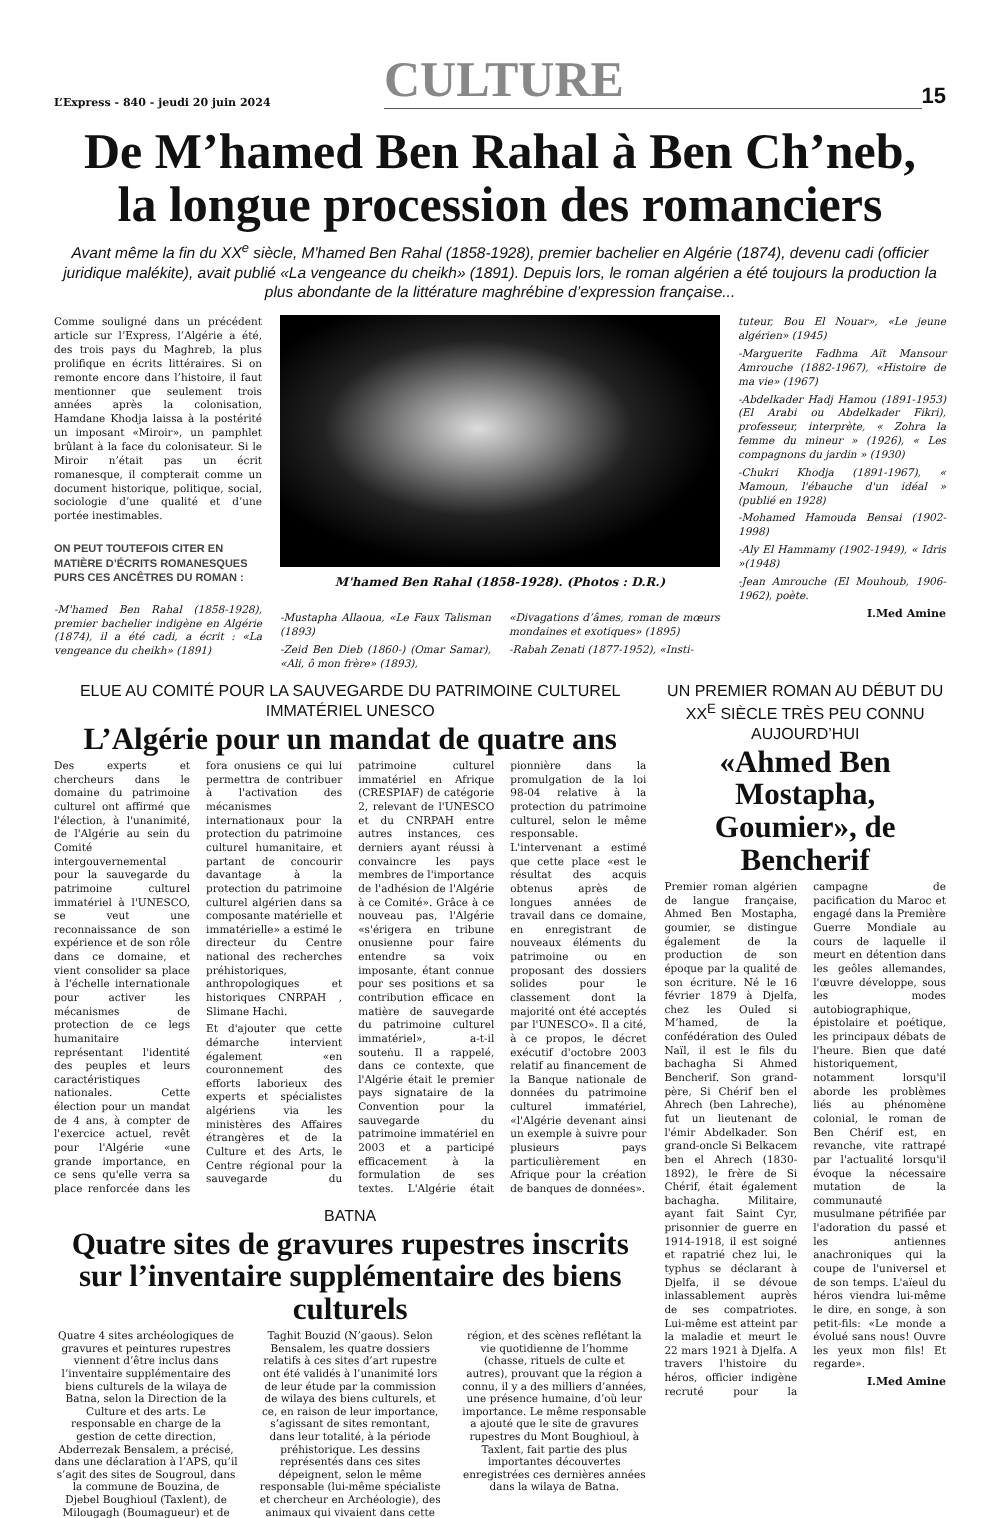L’Express - 840 - jeudi 20 juin 2024
CULTURE
15
De M’hamed Ben Rahal à Ben Ch’neb,
la longue procession des romanciers
Avant même la fin du XX<sup>e</sup> siècle, M'hamed Ben Rahal (1858-1928), premier bachelier en Algérie (1874), devenu cadi (officier juridique malékite), avait publié «La vengeance du cheikh» (1891). Depuis lors, le roman algérien a été toujours la production la plus abondante de la littérature maghrébine d’expression française...
Comme souligné dans un précédent article sur l’Express, l’Algérie a été, des trois pays du Maghreb, la plus prolifique en écrits littéraires. Si on remonte encore dans l’histoire, il faut mentionner que seulement trois années après la colonisation, Hamdane Khodja laissa à la postérité un imposant «Miroir», un pamphlet brûlant à la face du colonisateur. Si le Miroir n’était pas un écrit romanesque, il compterait comme un document historique, politique, social, sociologie d’une qualité et d’une portée inestimables.
ON PEUT TOUTEFOIS CITER EN MATIÈRE D’ÉCRITS ROMANESQUES PURS CES ANCÊTRES DU ROMAN :
-M'hamed Ben Rahal (1858-1928), premier bachelier indigène en Algérie (1874), il a été cadi, a écrit : «La vengeance du cheikh» (1891)
M'hamed Ben Rahal (1858-1928). (Photos : D.R.)
-Mustapha Allaoua, «Le Faux Talisman (1893)
-Zeid Ben Dieb (1860-) (Omar Samar), «Ali, ô mon frère» (1893),
«Divagations d’âmes, roman de mœurs mondaines et exotiques» (1895)
-Rabah Zenati (1877-1952), «Insti-
tuteur, Bou El Nouar», «Le jeune algérien» (1945)
-Marguerite Fadhma Aït Mansour Amrouche (1882-1967), «Histoire de ma vie» (1967)
-Abdelkader Hadj Hamou (1891-1953) (El Arabi ou Abdelkader Fikri), professeur, interprète, « Zohra la femme du mineur » (1926), « Les compagnons du jardin » (1930)
-Chukri Khodja (1891-1967), « Mamoun, l'ébauche d'un idéal » (publié en 1928)
-Mohamed Hamouda Bensai (1902-1998)
-Aly El Hammamy (1902-1949), « Idris »(1948)
-Jean Amrouche (El Mouhoub, 1906-1962), poète.
I.Med Amine
ELUE AU COMITÉ POUR LA SAUVEGARDE DU PATRIMOINE CULTUREL IMMATÉRIEL UNESCO
L’Algérie pour un mandat de quatre ans
Des experts et chercheurs dans le domaine du patrimoine culturel ont affirmé que l'élection, à l'unanimité, de l'Algérie au sein du Comité intergouvernemental pour la sauvegarde du patrimoine culturel immatériel à l'UNESCO, se veut une reconnaissance de son expérience et de son rôle dans ce domaine, et vient consolider sa place à l'échelle internationale pour activer les mécanismes de protection de ce legs humanitaire représentant l'identité des peuples et leurs caractéristiques nationales. Cette élection pour un mandat de 4 ans, à compter de l'exercice actuel, revêt pour l'Algérie «une grande importance, en ce sens qu'elle verra sa place renforcée dans les fora onusiens ce qui lui permettra de contribuer à l'activation des mécanismes internationaux pour la protection du patrimoine culturel humanitaire, et partant de concourir davantage à la protection du patrimoine culturel algérien dans sa composante matérielle et immatérielle» a estimé le directeur du Centre national des recherches préhistoriques, anthropologiques et historiques CNRPAH , Slimane Hachi.
Et d'ajouter que cette démarche intervient également «en couronnement des efforts laborieux des experts et spécialistes algériens via les ministères des Affaires étrangères et de la Culture et des Arts, le Centre régional pour la sauvegarde du patrimoine culturel immatériel en Afrique (CRESPIAF) de catégorie 2, relevant de l'UNESCO et du CNRPAH entre autres instances, ces derniers ayant réussi à convaincre les pays membres de l'importance de l'adhésion de l'Algérie à ce Comité». Grâce à ce nouveau pas, l'Algérie «s'érigera en tribune onusienne pour faire entendre sa voix imposante, étant connue pour ses positions et sa contribution efficace en matière de sauvegarde du patrimoine culturel immatériel», a-t-il souteṅu. Il a rappelé, dans ce contexte, que l'Algérie était le premier pays signataire de la Convention pour la sauvegarde du patrimoine immatériel en 2003 et a participé efficacement à la formulation de ses textes. L'Algérie était pionnière dans la promulgation de la loi 98-04 relative à la protection du patrimoine culturel, selon le même responsable. L'intervenant a estimé que cette place «est le résultat des acquis obtenus après de longues années de travail dans ce domaine, en enregistrant de nouveaux éléments du patrimoine ou en proposant des dossiers solides pour le classement dont la majorité ont été acceptés par l'UNESCO». Il a cité, à ce propos, le décret exécutif d'octobre 2003 relatif au financement de la Banque nationale de données du patrimoine culturel immatériel, «l'Algérie devenant ainsi un exemple à suivre pour plusieurs pays particulièrement en Afrique pour la création de banques de données».
BATNA
Quatre sites de gravures rupestres inscrits sur l’inventaire supplémentaire des biens culturels
Quatre 4 sites archéologiques de gravures et peintures rupestres viennent d’être inclus dans l’inventaire supplémentaire des biens culturels de la wilaya de Batna, selon la Direction de la Culture et des arts. Le responsable en charge de la gestion de cette direction, Abderrezak Bensalem, a précisé, dans une déclaration à l’APS, qu’il s’agit des sites de Sougroul, dans la commune de Bouzina, de Djebel Boughioul (Taxlent), de Milougagh (Boumagueur) et de Taghit Bouzid (N’gaous). Selon Bensalem, les quatre dossiers relatifs à ces sites d’art rupestre ont été validés à l’unanimité lors de leur étude par la commission de wilaya des biens culturels, et ce, en raison de leur importance, s’agissant de sites remontant, dans leur totalité, à la période préhistorique. Les dessins représentés dans ces sites dépeignent, selon le même responsable (lui-même spécialiste et chercheur en Archéologie), des animaux qui vivaient dans cette région, et des scènes reflétant la vie quotidienne de l’homme (chasse, rituels de culte et autres), prouvant que la région a connu, il y a des milliers d’années, une présence humaine, d’où leur importance. Le même responsable a ajouté que le site de gravures rupestres du Mont Boughioul, à Taxlent, fait partie des plus importantes découvertes enregistrées ces dernières années dans la wilaya de Batna.
UN PREMIER ROMAN AU DÉBUT DU XX<sup>E</sup> SIÈCLE TRÈS PEU CONNU AUJOURD’HUI
«Ahmed Ben Mostapha, Goumier», de Bencherif
Premier roman algérien de langue française, Ahmed Ben Mostapha, goumier, se distingue également de la production de son époque par la qualité de son écriture. Né le 16 février 1879 à Djelfa, chez les Ouled si M’hamed, de la confédération des Ouled Naïl, il est le fils du bachagha Si Ahmed Bencherif. Son grand-père, Si Chérif ben el Ahrech (ben Lahreche), fut un lieutenant de l'émir Abdelkader. Son grand-oncle Si Belkacem ben el Ahrech (1830-1892), le frère de Si Chérif, était également bachagha. Militaire, ayant fait Saint Cyr, prisonnier de guerre en 1914-1918, il est soigné et rapatrié chez lui, le typhus se déclarant à Djelfa, il se dévoue inlassablement auprès de ses compatriotes. Lui-même est atteint par la maladie et meurt le 22 mars 1921 à Djelfa. A travers l'histoire du héros, officier indigène recruté pour la campagne de pacification du Maroc et engagé dans la Première Guerre Mondiale au cours de laquelle il meurt en détention dans les geôles allemandes, l'œuvre développe, sous les modes autobiographique, épistolaire et poétique, les principaux débats de l'heure. Bien que daté historiquement, notamment lorsqu'il aborde les problèmes liés au phénomène colonial, le roman de Ben Chérif est, en revanche, vite rattrapé par l'actualité lorsqu'il évoque la nécessaire mutation de la communauté musulmane pétrifiée par l'adoration du passé et les antiennes anachroniques qui la coupe de l'universel et de son temps. L'aïeul du héros viendra lui-même le dire, en songe, à son petit-fils: «Le monde a évolué sans nous! Ouvre les yeux mon fils! Et regarde».
I.Med Amine